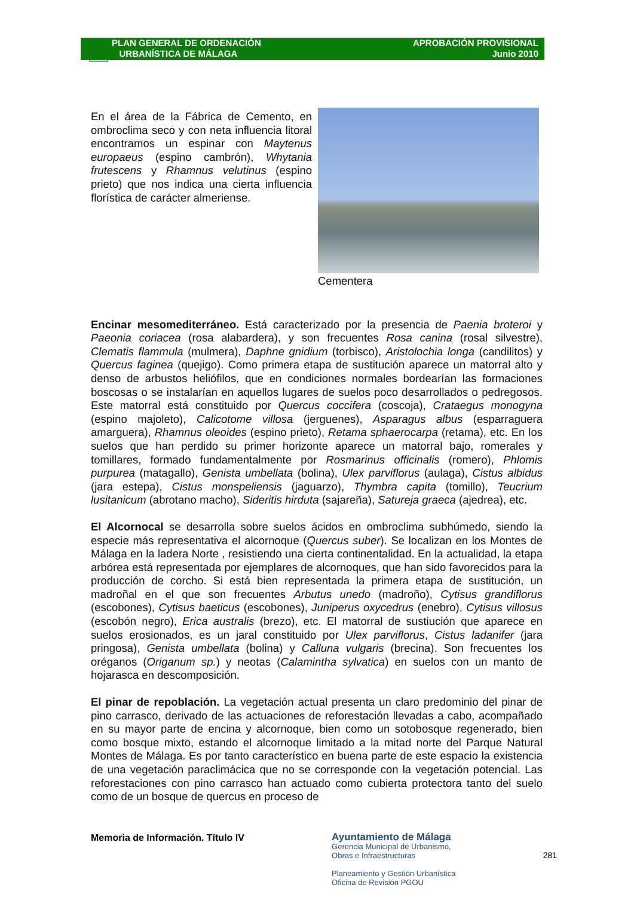PLAN GENERAL DE ORDENACIÓN
URBANÍSTICA DE MÁLAGA
APROBACIÓN PROVISIONAL
Junio 2010
En el área de la Fábrica de Cemento, en ombroclima seco y con neta influencia litoral encontramos un espinar con Maytenus europaeus (espino cambrón), Whytania frutescens y Rhamnus velutinus (espino prieto) que nos indica una cierta influencia florística de carácter almeriense.
Cementera
Encinar mesomediterráneo. Está caracterizado por la presencia de Paenia broteroi y Paeonia coriacea (rosa alabardera), y son frecuentes Rosa canina (rosal silvestre), Clematis flammula (mulmera), Daphne gnidium (torbisco), Aristolochia longa (candilitos) y Quercus faginea (quejigo). Como primera etapa de sustitución aparece un matorral alto y denso de arbustos heliófilos, que en condiciones normales bordearían las formaciones boscosas o se instalarían en aquellos lugares de suelos poco desarrollados o pedregosos. Este matorral está constituido por Quercus coccifera (coscoja), Crataegus monogyna (espino majoleto), Calicotome villosa (jerguenes), Asparagus albus (esparraguera amarguera), Rhamnus oleoides (espino prieto), Retama sphaerocarpa (retama), etc. En los suelos que han perdido su primer horizonte aparece un matorral bajo, romerales y tomillares, formado fundamentalmente por Rosmarinus officinalis (romero), Phlomis purpurea (matagallo), Genista umbellata (bolina), Ulex parviflorus (aulaga), Cistus albidus (jara estepa), Cistus monspeliensis (jaguarzo), Thymbra capita (tomillo), Teucrium lusitanicum (abrotano macho), Sideritis hirduta (sajareña), Satureja graeca (ajedrea), etc.
El Alcornocal se desarrolla sobre suelos ácidos en ombroclima subhúmedo, siendo la especie más representativa el alcornoque (Quercus suber). Se localizan en los Montes de Málaga en la ladera Norte , resistiendo una cierta continentalidad. En la actualidad, la etapa arbórea está representada por ejemplares de alcornoques, que han sido favorecidos para la producción de corcho. Si está bien representada la primera etapa de sustitución, un madroñal en el que son frecuentes Arbutus unedo (madroño), Cytisus grandiflorus (escobones), Cytisus baeticus (escobones), Juniperus oxycedrus (enebro), Cytisus villosus (escobón negro), Erica australis (brezo), etc. El matorral de sustiución que aparece en suelos erosionados, es un jaral constituido por Ulex parviflorus, Cistus ladanifer (jara pringosa), Genista umbellata (bolina) y Calluna vulgaris (brecina). Son frecuentes los oréganos (Origanum sp.) y neotas (Calamintha sylvatica) en suelos con un manto de hojarasca en descomposición.
El pinar de repoblación. La vegetación actual presenta un claro predominio del pinar de pino carrasco, derivado de las actuaciones de reforestación llevadas a cabo, acompañado en su mayor parte de encina y alcornoque, bien como un sotobosque regenerado, bien como bosque mixto, estando el alcornoque limitado a la mitad norte del Parque Natural Montes de Málaga. Es por tanto característico en buena parte de este espacio la existencia de una vegetación paraclimácica que no se corresponde con la vegetación potencial. Las reforestaciones con pino carrasco han actuado como cubierta protectora tanto del suelo como de un bosque de quercus en proceso de
Memoria de Información. Título IV
Ayuntamiento de Málaga
Gerencia Municipal de Urbanismo,
Obras e Infraestructuras
Planeamiento y Gestión Urbanística
Oficina de Revisión PGOU
281